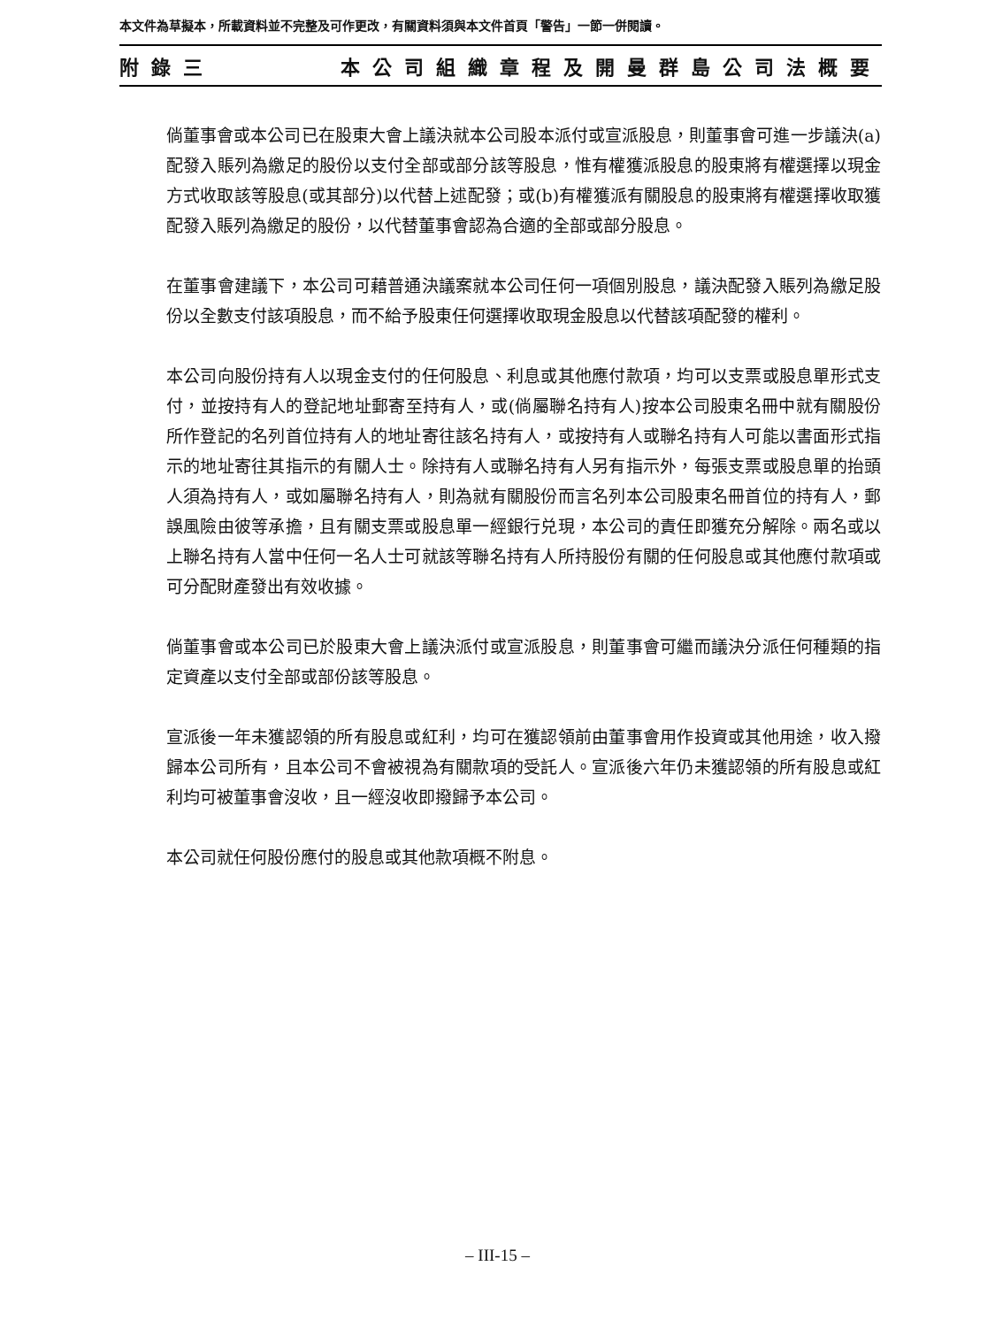本文件為草擬本，所載資料並不完整及可作更改，有關資料須與本文件首頁「警告」一節一併閱讀。
附錄三 本公司組織章程及開曼群島公司法概要
倘董事會或本公司已在股東大會上議決就本公司股本派付或宣派股息，則董事會可進一步議決(a)配發入賬列為繳足的股份以支付全部或部分該等股息，惟有權獲派股息的股東將有權選擇以現金方式收取該等股息(或其部分)以代替上述配發；或(b)有權獲派有關股息的股東將有權選擇收取獲配發入賬列為繳足的股份，以代替董事會認為合適的全部或部分股息。
在董事會建議下，本公司可藉普通決議案就本公司任何一項個別股息，議決配發入賬列為繳足股份以全數支付該項股息，而不給予股東任何選擇收取現金股息以代替該項配發的權利。
本公司向股份持有人以現金支付的任何股息、利息或其他應付款項，均可以支票或股息單形式支付，並按持有人的登記地址郵寄至持有人，或(倘屬聯名持有人)按本公司股東名冊中就有關股份所作登記的名列首位持有人的地址寄往該名持有人，或按持有人或聯名持有人可能以書面形式指示的地址寄往其指示的有關人士。除持有人或聯名持有人另有指示外，每張支票或股息單的抬頭人須為持有人，或如屬聯名持有人，則為就有關股份而言名列本公司股東名冊首位的持有人，郵誤風險由彼等承擔，且有關支票或股息單一經銀行兑現，本公司的責任即獲充分解除。兩名或以上聯名持有人當中任何一名人士可就該等聯名持有人所持股份有關的任何股息或其他應付款項或可分配財產發出有效收據。
倘董事會或本公司已於股東大會上議決派付或宣派股息，則董事會可繼而議決分派任何種類的指定資產以支付全部或部份該等股息。
宣派後一年未獲認領的所有股息或紅利，均可在獲認領前由董事會用作投資或其他用途，收入撥歸本公司所有，且本公司不會被視為有關款項的受託人。宣派後六年仍未獲認領的所有股息或紅利均可被董事會沒收，且一經沒收即撥歸予本公司。
本公司就任何股份應付的股息或其他款項概不附息。
– III-15 –